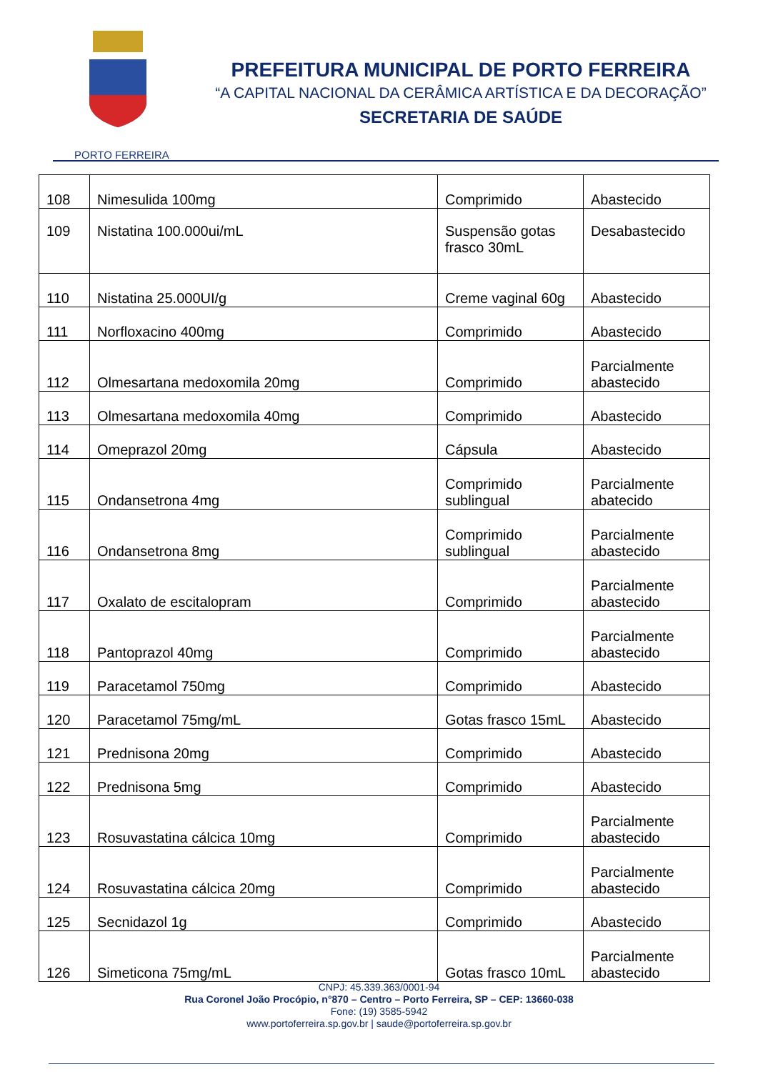PORTO FERREIRA
PREFEITURA MUNICIPAL DE PORTO FERREIRA
“A CAPITAL NACIONAL DA CERÂMICA ARTÍSTICA E DA DECORAÇÃO”
SECRETARIA DE SAÚDE
| 108 | Nimesulida 100mg | Comprimido | Abastecido |
| 109 | Nistatina 100.000ui/mL | Suspensão gotas frasco 30mL | Desabastecido |
| 110 | Nistatina 25.000UI/g | Creme vaginal 60g | Abastecido |
| 111 | Norfloxacino 400mg | Comprimido | Abastecido |
| 112 | Olmesartana medoxomila 20mg | Comprimido | Parcialmente abastecido |
| 113 | Olmesartana medoxomila 40mg | Comprimido | Abastecido |
| 114 | Omeprazol 20mg | Cápsula | Abastecido |
| 115 | Ondansetrona 4mg | Comprimido sublingual | Parcialmente abatecido |
| 116 | Ondansetrona 8mg | Comprimido sublingual | Parcialmente abastecido |
| 117 | Oxalato de escitalopram | Comprimido | Parcialmente abastecido |
| 118 | Pantoprazol 40mg | Comprimido | Parcialmente abastecido |
| 119 | Paracetamol 750mg | Comprimido | Abastecido |
| 120 | Paracetamol 75mg/mL | Gotas frasco 15mL | Abastecido |
| 121 | Prednisona 20mg | Comprimido | Abastecido |
| 122 | Prednisona 5mg | Comprimido | Abastecido |
| 123 | Rosuvastatina cálcica 10mg | Comprimido | Parcialmente abastecido |
| 124 | Rosuvastatina cálcica 20mg | Comprimido | Parcialmente abastecido |
| 125 | Secnidazol 1g | Comprimido | Abastecido |
| 126 | Simeticona 75mg/mL | Gotas frasco 10mL | Parcialmente abastecido |
CNPJ: 45.339.363/0001-94
Rua Coronel João Procópio, n°870 – Centro – Porto Ferreira, SP – CEP: 13660-038
Fone: (19) 3585-5942
www.portoferreira.sp.gov.br | saude@portoferreira.sp.gov.br